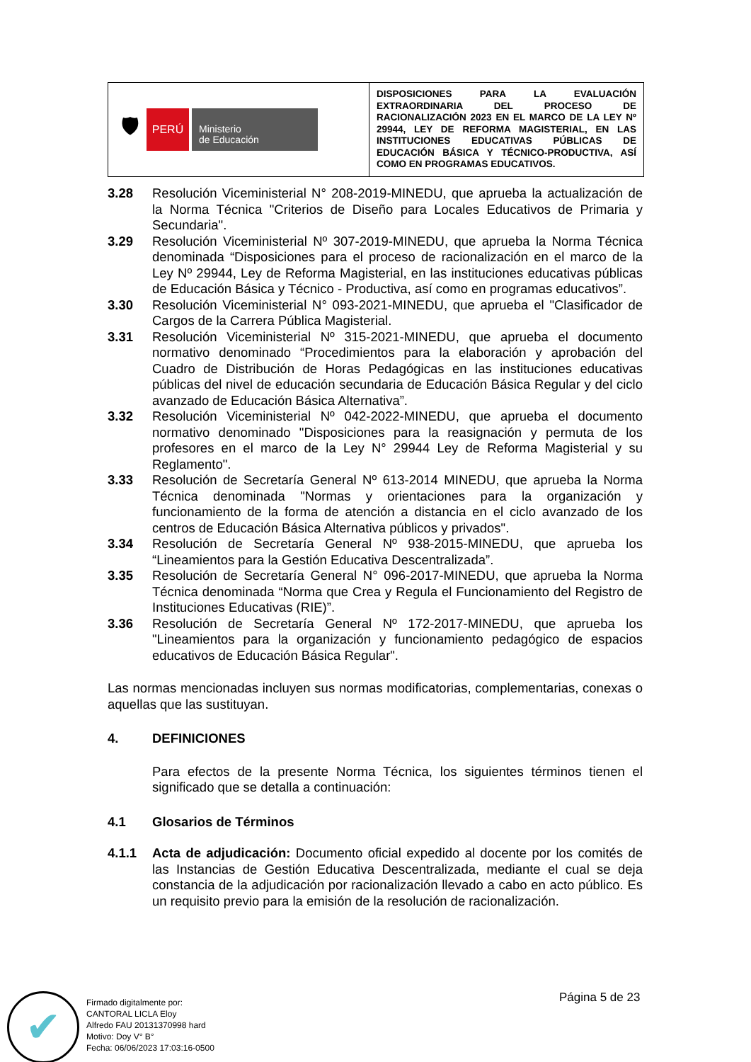| 🛡 PERÚ Ministerio de Educación | DISPOSICIONES PARA LA EVALUACIÓN EXTRAORDINARIA DEL PROCESO DE RACIONALIZACIÓN 2023 EN EL MARCO DE LA LEY Nº 29944, LEY DE REFORMA MAGISTERIAL, EN LAS INSTITUCIONES EDUCATIVAS PÚBLICAS DE EDUCACIÓN BÁSICA Y TÉCNICO-PRODUCTIVA, ASÍ COMO EN PROGRAMAS EDUCATIVOS. |
3.28 Resolución Viceministerial N° 208-2019-MINEDU, que aprueba la actualización de la Norma Técnica "Criterios de Diseño para Locales Educativos de Primaria y Secundaria".
3.29 Resolución Viceministerial Nº 307-2019-MINEDU, que aprueba la Norma Técnica denominada “Disposiciones para el proceso de racionalización en el marco de la Ley Nº 29944, Ley de Reforma Magisterial, en las instituciones educativas públicas de Educación Básica y Técnico - Productiva, así como en programas educativos”.
3.30 Resolución Viceministerial N° 093-2021-MINEDU, que aprueba el "Clasificador de Cargos de la Carrera Pública Magisterial.
3.31 Resolución Viceministerial Nº 315-2021-MINEDU, que aprueba el documento normativo denominado “Procedimientos para la elaboración y aprobación del Cuadro de Distribución de Horas Pedagógicas en las instituciones educativas públicas del nivel de educación secundaria de Educación Básica Regular y del ciclo avanzado de Educación Básica Alternativa”.
3.32 Resolución Viceministerial Nº 042-2022-MINEDU, que aprueba el documento normativo denominado "Disposiciones para la reasignación y permuta de los profesores en el marco de la Ley N° 29944 Ley de Reforma Magisterial y su Reglamento".
3.33 Resolución de Secretaría General Nº 613-2014 MINEDU, que aprueba la Norma Técnica denominada "Normas y orientaciones para la organización y funcionamiento de la forma de atención a distancia en el ciclo avanzado de los centros de Educación Básica Alternativa públicos y privados".
3.34 Resolución de Secretaría General Nº 938-2015-MINEDU, que aprueba los “Lineamientos para la Gestión Educativa Descentralizada”.
3.35 Resolución de Secretaría General N° 096-2017-MINEDU, que aprueba la Norma Técnica denominada “Norma que Crea y Regula el Funcionamiento del Registro de Instituciones Educativas (RIE)”.
3.36 Resolución de Secretaría General Nº 172-2017-MINEDU, que aprueba los "Lineamientos para la organización y funcionamiento pedagógico de espacios educativos de Educación Básica Regular".
Las normas mencionadas incluyen sus normas modificatorias, complementarias, conexas o aquellas que las sustituyan.
4. DEFINICIONES
Para efectos de la presente Norma Técnica, los siguientes términos tienen el significado que se detalla a continuación:
4.1 Glosarios de Términos
4.1.1 Acta de adjudicación: Documento oficial expedido al docente por los comités de las Instancias de Gestión Educativa Descentralizada, mediante el cual se deja constancia de la adjudicación por racionalización llevado a cabo en acto público. Es un requisito previo para la emisión de la resolución de racionalización.
Página 5 de 23
✔
Firmado digitalmente por:
CANTORAL LICLA Eloy
Alfredo FAU 20131370998 hard
Motivo: Doy V° B°
Fecha: 06/06/2023 17:03:16-0500